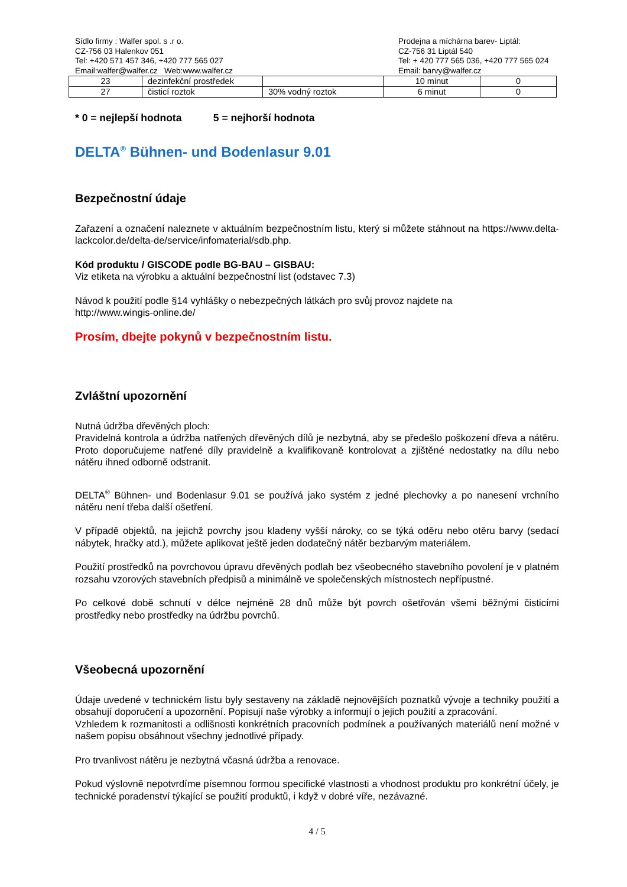Sídlo firmy : Walfer spol. s .r o.
CZ-756 03 Halenkov 051
Tel: +420 571 457 346, +420 777 565 027
Email:walfer@walfer.cz Web:www.walfer.cz
Prodejna a míchárna barev- Liptál:
CZ-756 31 Liptál 540
Tel: + 420 777 565 036, +420 777 565 024
Email: barvy@walfer.cz
| 23 | dezinfekční prostředek | | 10 minut | 0 |
| 27 | čisticí roztok | 30% vodný roztok | 6 minut | 0 |
* 0 = nejlepší hodnota 5 = nejhorší hodnota
DELTA<sup>®</sup> Bühnen- und Bodenlasur 9.01
Bezpečnostní údaje
Zařazení a označení naleznete v aktuálním bezpečnostním listu, který si můžete stáhnout na https://www.delta-lackcolor.de/delta-de/service/infomaterial/sdb.php.
Kód produktu / GISCODE podle BG-BAU – GISBAU:
Viz etiketa na výrobku a aktuální bezpečnostní list (odstavec 7.3)
Návod k použití podle §14 vyhlášky o nebezpečných látkách pro svůj provoz najdete na
http://www.wingis-online.de/
Prosím, dbejte pokynů v bezpečnostním listu.
Zvláštní upozornění
Nutná údržba dřevěných ploch:
Pravidelná kontrola a údržba natřených dřevěných dílů je nezbytná, aby se předešlo poškození dřeva a nátěru. Proto doporučujeme natřené díly pravidelně a kvalifikovaně kontrolovat a zjištěné nedostatky na dílu nebo nátěru ihned odborně odstranit.
DELTA<sup>®</sup> Bühnen- und Bodenlasur 9.01 se používá jako systém z jedné plechovky a po nanesení vrchního nátěru není třeba další ošetření.
V případě objektů, na jejichž povrchy jsou kladeny vyšší nároky, co se týká oděru nebo otěru barvy (sedací nábytek, hračky atd.), můžete aplikovat ještě jeden dodatečný nátěr bezbarvým materiálem.
Použití prostředků na povrchovou úpravu dřevěných podlah bez všeobecného stavebního povolení je v platném rozsahu vzorových stavebních předpisů a minimálně ve společenských místnostech nepřípustné.
Po celkové době schnutí v délce nejméně 28 dnů může být povrch ošetřován všemi běžnými čisticími prostředky nebo prostředky na údržbu povrchů.
Všeobecná upozornění
Údaje uvedené v technickém listu byly sestaveny na základě nejnovějších poznatků vývoje a techniky použití a obsahují doporučení a upozornění. Popisují naše výrobky a informují o jejich použití a zpracování.
Vzhledem k rozmanitosti a odlišnosti konkrétních pracovních podmínek a používaných materiálů není možné v našem popisu obsáhnout všechny jednotlivé případy.
Pro trvanlivost nátěru je nezbytná včasná údržba a renovace.
Pokud výslovně nepotvrdíme písemnou formou specifické vlastnosti a vhodnost produktu pro konkrétní účely, je technické poradenství týkající se použití produktů, i když v dobré víře, nezávazné.
4 / 5